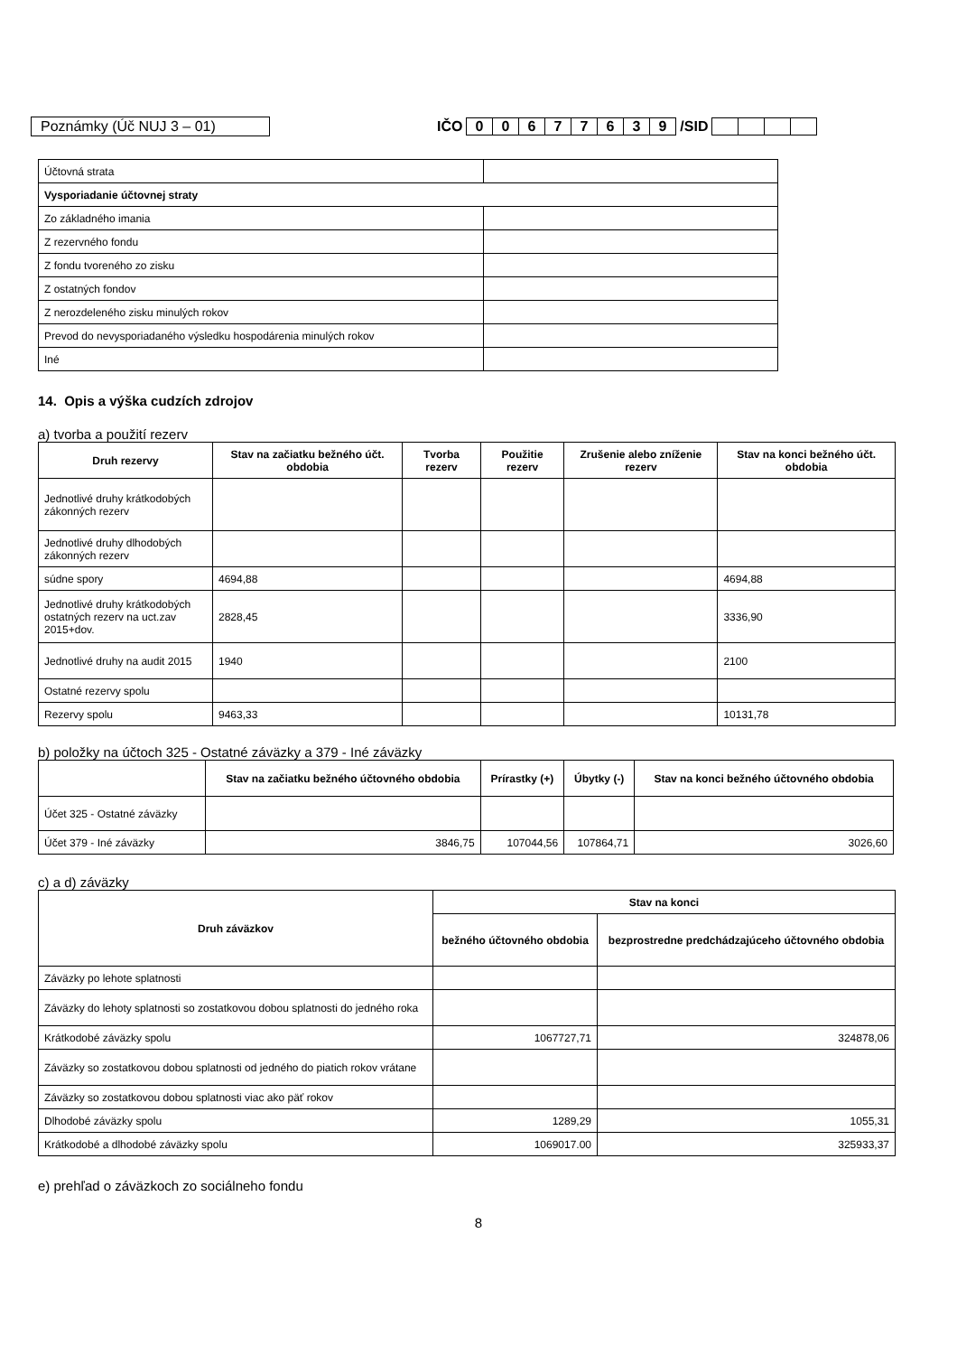Poznámky (Úč NUJ 3 – 01) IČO 00677639 /SID
| Účtovná strata | |
| Vysporiadanie účtovnej straty | |
| Zo základného imania | |
| Z rezervného fondu | |
| Z fondu tvoreného zo zisku | |
| Z ostatných fondov | |
| Z nerozdeleného zisku minulých rokov | |
| Prevod do nevysporiadaného výsledku hospodárenia minulých rokov | |
| Iné | |
14. Opis a výška cudzích zdrojov
a) tvorba a použití rezerv
| Druh rezervy | Stav na začiatku bežného účt. obdobia | Tvorba rezerv | Použitie rezerv | Zrušenie alebo zníženie rezerv | Stav na konci bežného účt. obdobia |
| --- | --- | --- | --- | --- | --- |
| Jednotlivé druhy krátkodobých zákonných rezerv | | | | | |
| Jednotlivé druhy dlhodobých zákonných rezerv | | | | | |
| súdne spory | 4694,88 | | | | 4694,88 |
| Jednotlivé druhy krátkodobých ostatných rezerv na uct.zav 2015+dov. | 2828,45 | | | | 3336,90 |
| Jednotlivé druhy na audit 2015 | 1940 | | | | 2100 |
| Ostatné rezervy spolu | | | | | |
| Rezervy spolu | 9463,33 | | | | 10131,78 |
b) položky na účtoch 325 - Ostatné záväzky a 379 - Iné záväzky
| | Stav na začiatku bežného účtovného obdobia | Prírastky (+) | Úbytky (-) | Stav na konci bežného účtovného obdobia |
| --- | --- | --- | --- | --- |
| Účet 325 - Ostatné záväzky | | | | |
| Účet 379 - Iné záväzky | 3846,75 | 107044,56 | 107864,71 | 3026,60 |
c) a d) záväzky
| Druh záväzkov | Stav na konci | |
| --- | --- | --- |
| | bežného účtovného obdobia | bezprostredne predchádzajúceho účtovného obdobia |
| Záväzky po lehote splatnosti | | |
| Záväzky do lehoty splatnosti so zostatkovou dobou splatnosti do jedného roka | | |
| Krátkodobé záväzky spolu | 1067727,71 | 324878,06 |
| Záväzky so zostatkovou dobou splatnosti od jedného do piatich rokov vrátane | | |
| Záväzky so zostatkovou dobou splatnosti viac ako päť rokov | | |
| Dlhodobé záväzky spolu | 1289,29 | 1055,31 |
| Krátkodobé a dlhodobé záväzky spolu | 1069017.00 | 325933,37 |
e) prehľad o záväzkoch zo sociálneho fondu
8